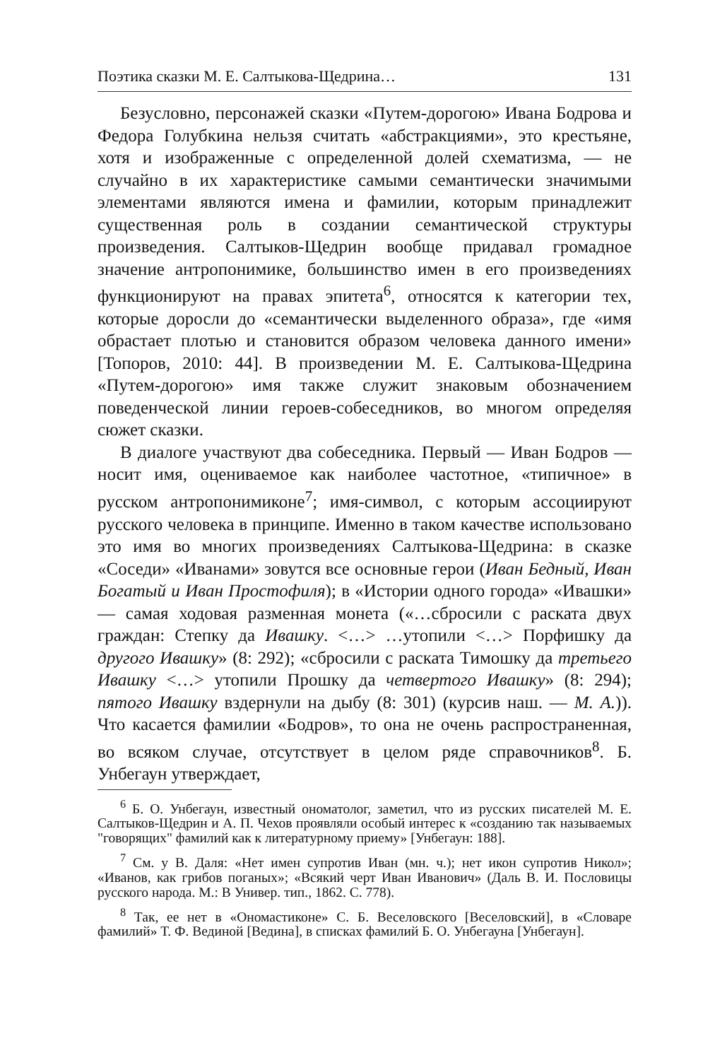Поэтика сказки М. Е. Салтыкова-Щедрина… 131
Безусловно, персонажей сказки «Путем-дорогою» Ивана Бодрова и Федора Голубкина нельзя считать «абстракциями», это крестьяне, хотя и изображенные с определенной долей схематизма, — не случайно в их характеристике самыми семантически значимыми элементами являются имена и фамилии, которым принадлежит существенная роль в создании семантической структуры произведения. Салтыков-Щедрин вообще придавал громадное значение антропонимике, большинство имен в его произведениях функционируют на правах эпитета<sup>6</sup>, относятся к категории тех, которые доросли до «семантически выделенного образа», где «имя обрастает плотью и становится образом человека данного имени» [Топоров, 2010: 44]. В произведении М. Е. Салтыкова-Щедрина «Путем-дорогою» имя также служит знаковым обозначением поведенческой линии героев-собеседников, во многом определяя сюжет сказки.
В диалоге участвуют два собеседника. Первый — Иван Бодров — носит имя, оцениваемое как наиболее частотное, «типичное» в русском антропонимиконе<sup>7</sup>; имя-символ, с которым ассоциируют русского человека в принципе. Именно в таком качестве использовано это имя во многих произведениях Салтыкова-Щедрина: в сказке «Соседи» «Иванами» зовутся все основные герои (Иван Бедный, Иван Богатый и Иван Простофиля); в «Истории одного города» «Ивашки» — самая ходовая разменная монета («…сбросили с раската двух граждан: Степку да Ивашку. <…> …утопили <…> Порфишку да другого Ивашку» (8: 292); «сбросили с раската Тимошку да третьего Ивашку <…> утопили Прошку да четвертого Ивашку» (8: 294); пятого Ивашку вздернули на дыбу (8: 301) (курсив наш. — М. А.)). Что касается фамилии «Бодров», то она не очень распространенная, во всяком случае, отсутствует в целом ряде справочников<sup>8</sup>. Б. Унбегаун утверждает,
<sup>6</sup> Б. О. Унбегаун, известный ономатолог, заметил, что из русских писателей М. Е. Салтыков-Щедрин и А. П. Чехов проявляли особый интерес к «созданию так называемых "говорящих" фамилий как к литературному приему» [Унбегаун: 188].
<sup>7</sup> См. у В. Даля: «Нет имен супротив Иван (мн. ч.); нет икон супротив Никол»; «Иванов, как грибов поганых»; «Всякий черт Иван Иванович» (Даль В. И. Пословицы русского народа. М.: В Универ. тип., 1862. С. 778).
<sup>8</sup> Так, ее нет в «Ономастиконе» С. Б. Веселовского [Веселовский], в «Словаре фамилий» Т. Ф. Вединой [Ведина], в списках фамилий Б. О. Унбегауна [Унбегаун].